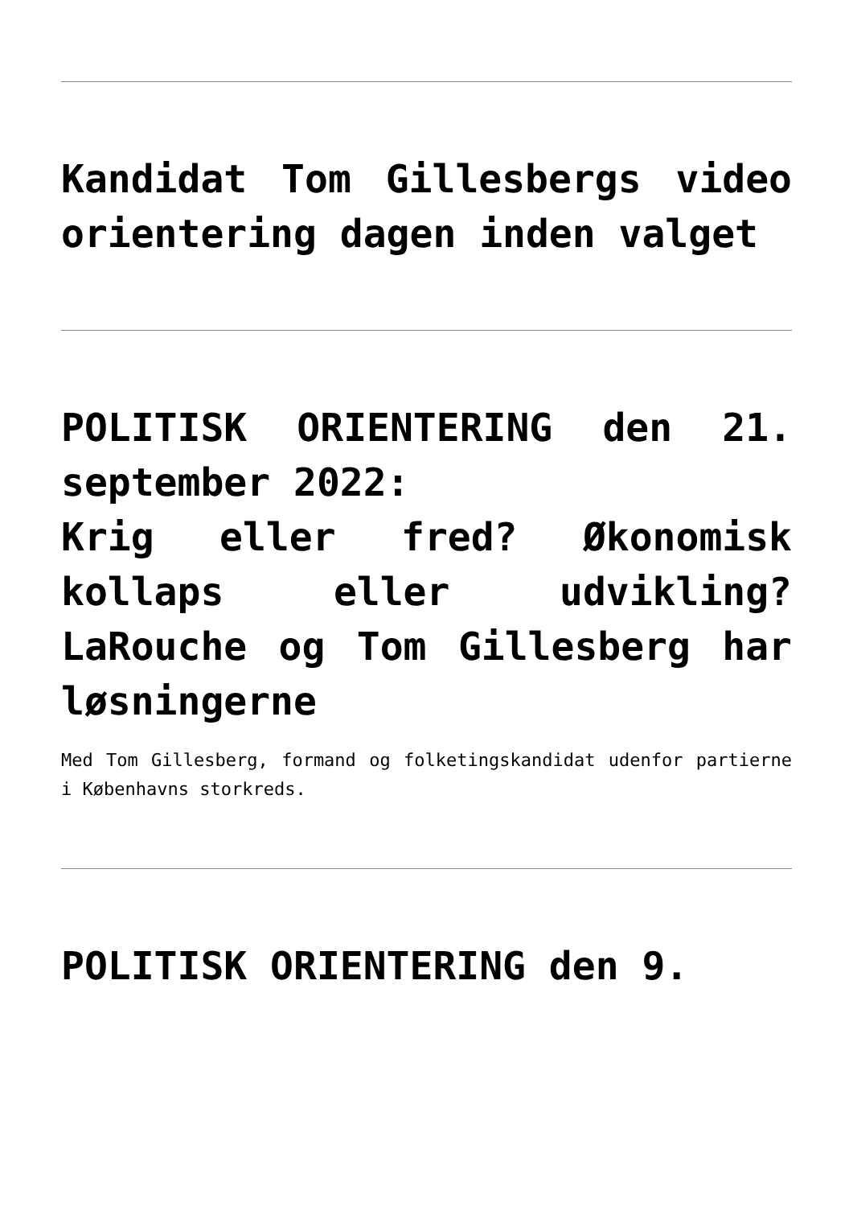Kandidat Tom Gillesbergs video orientering dagen inden valget
POLITISK ORIENTERING den 21. september 2022:
Krig eller fred? Økonomisk kollaps eller udvikling? LaRouche og Tom Gillesberg har løsningerne
Med Tom Gillesberg, formand og folketingskandidat udenfor partierne i Københavns storkreds.
POLITISK ORIENTERING den 9.